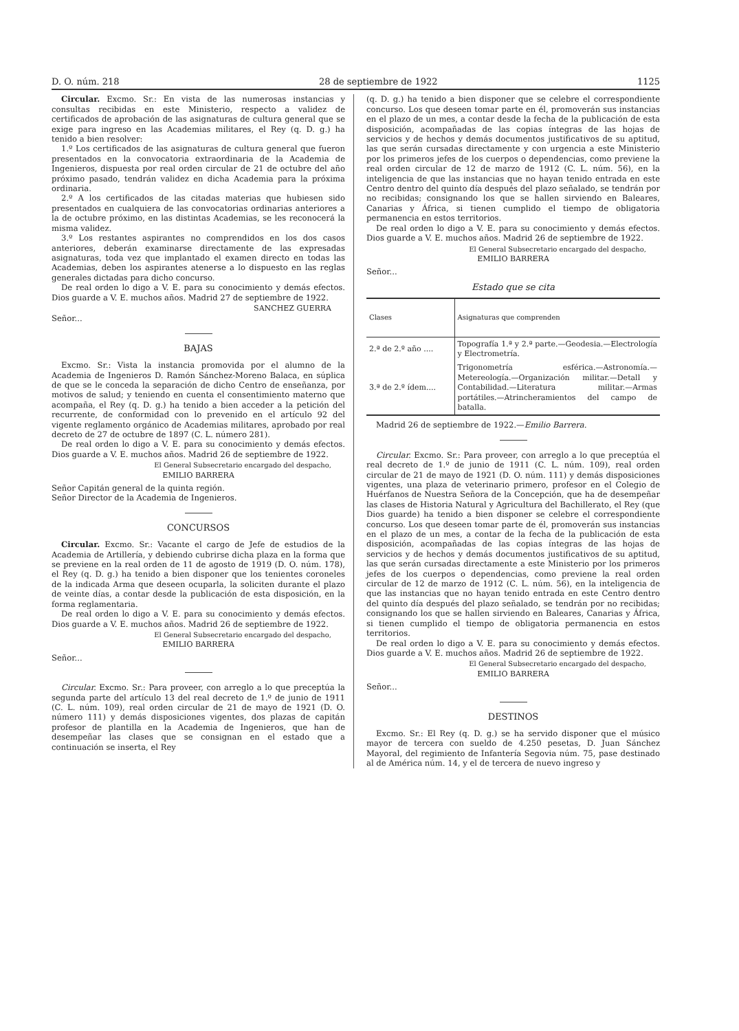D. O. núm. 218 28 de septiembre de 1922 1125
Circular. Excmo. Sr.: En vista de las numerosas instancias y consultas recibidas en este Ministerio, respecto a validez de certificados de aprobación de las asignaturas de cultura general que se exige para ingreso en las Academias militares, el Rey (q. D. g.) ha tenido a bien resolver:
1.º Los certificados de las asignaturas de cultura general que fueron presentados en la convocatoria extraordinaria de la Academia de Ingenieros, dispuesta por real orden circular de 21 de octubre del año próximo pasado, tendrán validez en dicha Academia para la próxima ordinaria.
2.º A los certificados de las citadas materias que hubiesen sido presentados en cualquiera de las convocatorias ordinarias anteriores a la de octubre próximo, en las distintas Academias, se les reconocerá la misma validez.
3.º Los restantes aspirantes no comprendidos en los dos casos anteriores, deberán examinarse directamente de las expresadas asignaturas, toda vez que implantado el examen directo en todas las Academias, deben los aspirantes atenerse a lo dispuesto en las reglas generales dictadas para dicho concurso.
De real orden lo digo a V. E. para su conocimiento y demás efectos. Dios guarde a V. E. muchos años. Madrid 27 de septiembre de 1922.
SANCHEZ GUERRA
Señor...
BAJAS
Excmo. Sr.: Vista la instancia promovida por el alumno de la Academia de Ingenieros D. Ramón Sánchez-Moreno Balaca, en súplica de que se le conceda la separación de dicho Centro de enseñanza, por motivos de salud; y teniendo en cuenta el consentimiento materno que acompaña, el Rey (q. D. g.) ha tenido a bien acceder a la petición del recurrente, de conformidad con lo prevenido en el artículo 92 del vigente reglamento orgánico de Academias militares, aprobado por real decreto de 27 de octubre de 1897 (C. L. número 281).
De real orden lo digo a V. E. para su conocimiento y demás efectos. Dios guarde a V. E. muchos años. Madrid 26 de septiembre de 1922.
El General Subsecretario encargado del despacho,
EMILIO BARRERA
Señor Capitán general de la quinta región.
Señor Director de la Academia de Ingenieros.
CONCURSOS
Circular. Excmo. Sr.: Vacante el cargo de Jefe de estudios de la Academia de Artillería, y debiendo cubrirse dicha plaza en la forma que se previene en la real orden de 11 de agosto de 1919 (D. O. núm. 178), el Rey (q. D. g.) ha tenido a bien disponer que los tenientes coroneles de la indicada Arma que deseen ocuparla, la soliciten durante el plazo de veinte días, a contar desde la publicación de esta disposición, en la forma reglamentaria.
De real orden lo digo a V. E. para su conocimiento y demás efectos. Dios guarde a V. E. muchos años. Madrid 26 de septiembre de 1922.
El General Subsecretario encargado del despacho,
EMILIO BARRERA
Señor...
Circular. Excmo. Sr.: Para proveer, con arreglo a lo que preceptúa la segunda parte del artículo 13 del real decreto de 1.º de junio de 1911 (C. L. núm. 109), real orden circular de 21 de mayo de 1921 (D. O. número 111) y demás disposiciones vigentes, dos plazas de capitán profesor de plantilla en la Academia de Ingenieros, que han de desempeñar las clases que se consignan en el estado que a continuación se inserta, el Rey
(q. D. g.) ha tenido a bien disponer que se celebre el correspondiente concurso. Los que deseen tomar parte en él, promoverán sus instancias en el plazo de un mes, a contar desde la fecha de la publicación de esta disposición, acompañadas de las copias íntegras de las hojas de servicios y de hechos y demás documentos justificativos de su aptitud, las que serán cursadas directamente y con urgencia a este Ministerio por los primeros jefes de los cuerpos o dependencias, como previene la real orden circular de 12 de marzo de 1912 (C. L. núm. 56), en la inteligencia de que las instancias que no hayan tenido entrada en este Centro dentro del quinto día después del plazo señalado, se tendrán por no recibidas; consignando los que se hallen sirviendo en Baleares, Canarias y África, si tienen cumplido el tiempo de obligatoria permanencia en estos territorios.
De real orden lo digo a V. E. para su conocimiento y demás efectos. Dios guarde a V. E. muchos años. Madrid 26 de septiembre de 1922.
El General Subsecretario encargado del despacho,
EMILIO BARRERA
Señor...
Estado que se cita
| Clases | Asignaturas que comprenden |
| --- | --- |
| 2.ª de 2.º año .... | Topografía 1.ª y 2.ª parte.—Geodesia.—Electrología y Electrometría. |
| 3.ª de 2.º ídem.... | Trigonometría esférica.—Astronomía.—Metereología.—Organización militar.—Detall y Contabilidad.—Literatura militar.—Armas portátiles.—Atrincheramientos del campo de batalla. |
Madrid 26 de septiembre de 1922.—Emilio Barrera.
Circular. Excmo. Sr.: Para proveer, con arreglo a lo que preceptúa el real decreto de 1.º de junio de 1911 (C. L. núm. 109), real orden circular de 21 de mayo de 1921 (D. O. núm. 111) y demás disposiciones vigentes, una plaza de veterinario primero, profesor en el Colegio de Huérfanos de Nuestra Señora de la Concepción, que ha de desempeñar las clases de Historia Natural y Agricultura del Bachillerato, el Rey (que Dios guarde) ha tenido a bien disponer se celebre el correspondiente concurso. Los que deseen tomar parte de él, promoverán sus instancias en el plazo de un mes, a contar de la fecha de la publicación de esta disposición, acompañadas de las copias íntegras de las hojas de servicios y de hechos y demás documentos justificativos de su aptitud, las que serán cursadas directamente a este Ministerio por los primeros jefes de los cuerpos o dependencias, como previene la real orden circular de 12 de marzo de 1912 (C. L. núm. 56), en la inteligencia de que las instancias que no hayan tenido entrada en este Centro dentro del quinto día después del plazo señalado, se tendrán por no recibidas; consignando los que se hallen sirviendo en Baleares, Canarias y África, si tienen cumplido el tiempo de obligatoria permanencia en estos territorios.
De real orden lo digo a V. E. para su conocimiento y demás efectos. Dios guarde a V. E. muchos años. Madrid 26 de septiembre de 1922.
El General Subsecretario encargado del despacho,
EMILIO BARRERA
Señor...
DESTINOS
Excmo. Sr.: El Rey (q. D. g.) se ha servido disponer que el músico mayor de tercera con sueldo de 4.250 pesetas, D. Juan Sánchez Mayoral, del regimiento de Infantería Segovia núm. 75, pase destinado al de América núm. 14, y el de tercera de nuevo ingreso y